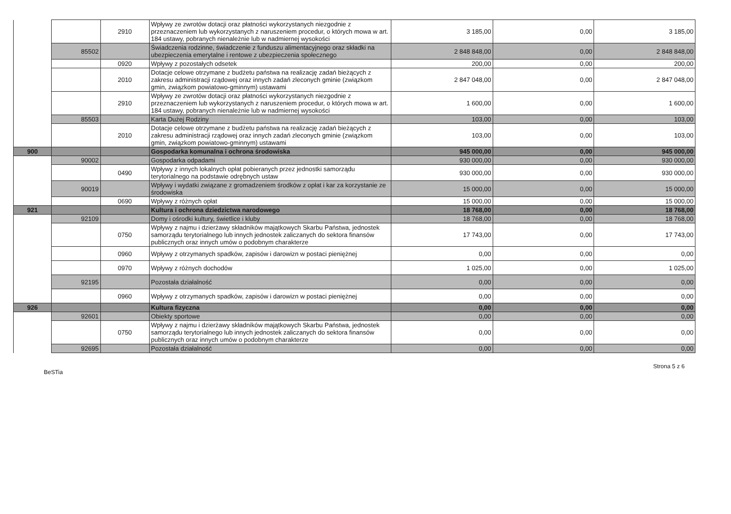| | | 2910 | Wpływy ze zwrotów dotacji oraz płatności wykorzystanych niezgodnie z przeznaczeniem lub wykorzystanych z naruszeniem procedur, o których mowa w art. 184 ustawy, pobranych nienależnie lub w nadmiernej wysokości | 3 185,00 | 0,00 | 3 185,00 |
| | 85502 | | Świadczenia rodzinne, świadczenie z funduszu alimentacyjnego oraz składki na ubezpieczenia emerytalne i rentowe z ubezpieczenia społecznego | 2 848 848,00 | 0,00 | 2 848 848,00 |
| | | 0920 | Wpływy z pozostałych odsetek | 200,00 | 0,00 | 200,00 |
| | | 2010 | Dotacje celowe otrzymane z budżetu państwa na realizację zadań bieżących z zakresu administracji rządowej oraz innych zadań zleconych gminie (związkom gmin, związkom powiatowo-gminnym) ustawami | 2 847 048,00 | 0,00 | 2 847 048,00 |
| | | 2910 | Wpływy ze zwrotów dotacji oraz płatności wykorzystanych niezgodnie z przeznaczeniem lub wykorzystanych z naruszeniem procedur, o których mowa w art. 184 ustawy, pobranych nienależnie lub w nadmiernej wysokości | 1 600,00 | 0,00 | 1 600,00 |
| | 85503 | | Karta Dużej Rodziny | 103,00 | 0,00 | 103,00 |
| | | 2010 | Dotacje celowe otrzymane z budżetu państwa na realizację zadań bieżących z zakresu administracji rządowej oraz innych zadań zleconych gminie (związkom gmin, związkom powiatowo-gminnym) ustawami | 103,00 | 0,00 | 103,00 |
| 900 | | | Gospodarka komunalna i ochrona środowiska | 945 000,00 | 0,00 | 945 000,00 |
| | 90002 | | Gospodarka odpadami | 930 000,00 | 0,00 | 930 000,00 |
| | | 0490 | Wpływy z innych lokalnych opłat pobieranych przez jednostki samorządu terytorialnego na podstawie odrębnych ustaw | 930 000,00 | 0,00 | 930 000,00 |
| | 90019 | | Wpływy i wydatki związane z gromadzeniem środków z opłat i kar za korzystanie ze środowiska | 15 000,00 | 0,00 | 15 000,00 |
| | | 0690 | Wpływy z różnych opłat | 15 000,00 | 0,00 | 15 000,00 |
| 921 | | | Kultura i ochrona dziedzictwa narodowego | 18 768,00 | 0,00 | 18 768,00 |
| | 92109 | | Domy i ośrodki kultury, świetlice i kluby | 18 768,00 | 0,00 | 18 768,00 |
| | | 0750 | Wpływy z najmu i dzierżawy składników majątkowych Skarbu Państwa, jednostek samorządu terytorialnego lub innych jednostek zaliczanych do sektora finansów publicznych oraz innych umów o podobnym charakterze | 17 743,00 | 0,00 | 17 743,00 |
| | | 0960 | Wpływy z otrzymanych spadków, zapisów i darowizn w postaci pieniężnej | 0,00 | 0,00 | 0,00 |
| | | 0970 | Wpływy z różnych dochodów | 1 025,00 | 0,00 | 1 025,00 |
| | 92195 | | Pozostała działalność | 0,00 | 0,00 | 0,00 |
| | | 0960 | Wpływy z otrzymanych spadków, zapisów i darowizn w postaci pieniężnej | 0,00 | 0,00 | 0,00 |
| 926 | | | Kultura fizyczna | 0,00 | 0,00 | 0,00 |
| | 92601 | | Obiekty sportowe | 0,00 | 0,00 | 0,00 |
| | | 0750 | Wpływy z najmu i dzierżawy składników majątkowych Skarbu Państwa, jednostek samorządu terytorialnego lub innych jednostek zaliczanych do sektora finansów publicznych oraz innych umów o podobnym charakterze | 0,00 | 0,00 | 0,00 |
| | 92695 | | Pozostała działalność | 0,00 | 0,00 | 0,00 |
BeSTia Strona 5 z 6